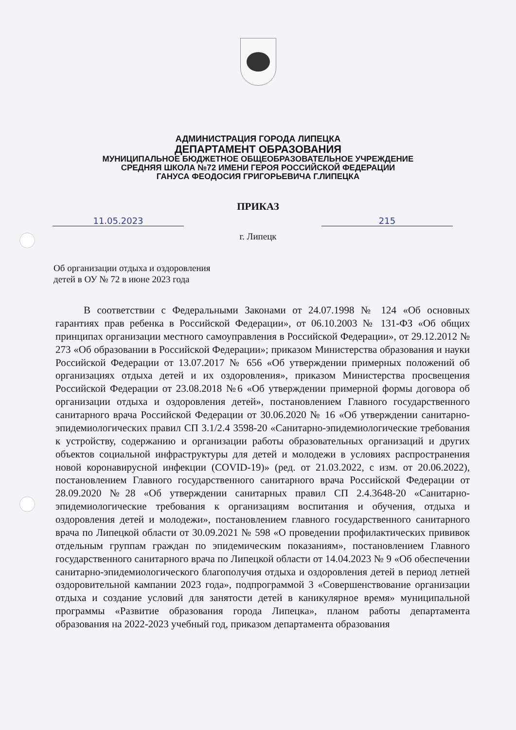АДМИНИСТРАЦИЯ ГОРОДА ЛИПЕЦКА
ДЕПАРТАМЕНТ ОБРАЗОВАНИЯ
МУНИЦИПАЛЬНОЕ БЮДЖЕТНОЕ ОБЩЕОБРАЗОВАТЕЛЬНОЕ УЧРЕЖДЕНИЕ
СРЕДНЯЯ ШКОЛА №72 ИМЕНИ ГЕРОЯ РОССИЙСКОЙ ФЕДЕРАЦИИ
ГАНУСА ФЕОДОСИЯ ГРИГОРЬЕВИЧА Г.ЛИПЕЦКА
ПРИКАЗ
11.05.2023 215
г. Липецк
Об организации отдыха и оздоровления
детей в ОУ № 72 в июне 2023 года
В соответствии с Федеральными Законами от 24.07.1998 № 124 «Об основных гарантиях прав ребенка в Российской Федерации», от 06.10.2003 № 131-ФЗ «Об общих принципах организации местного самоуправления в Российской Федерации», от 29.12.2012 № 273 «Об образовании в Российской Федерации»; приказом Министерства образования и науки Российской Федерации от 13.07.2017 № 656 «Об утверждении примерных положений об организациях отдыха детей и их оздоровления», приказом Министерства просвещения Российской Федерации от 23.08.2018 №6 «Об утверждении примерной формы договора об организации отдыха и оздоровления детей», постановлением Главного государственного санитарного врача Российской Федерации от 30.06.2020 № 16 «Об утверждении санитарно-эпидемиологических правил СП 3.1/2.4 3598-20 «Санитарно-эпидемиологические требования к устройству, содержанию и организации работы образовательных организаций и других объектов социальной инфраструктуры для детей и молодежи в условиях распространения новой коронавирусной инфекции (COVID-19)» (ред. от 21.03.2022, с изм. от 20.06.2022), постановлением Главного государственного санитарного врача Российской Федерации от 28.09.2020 №28 «Об утверждении санитарных правил СП 2.4.3648-20 «Санитарно-эпидемиологические требования к организациям воспитания и обучения, отдыха и оздоровления детей и молодежи», постановлением главного государственного санитарного врача по Липецкой области от 30.09.2021 № 598 «О проведении профилактических прививок отдельным группам граждан по эпидемическим показаниям», постановлением Главного государственного санитарного врача по Липецкой области от 14.04.2023 № 9 «Об обеспечении санитарно-эпидемиологического благополучия отдыха и оздоровления детей в период летней оздоровительной кампании 2023 года», подпрограммой 3 «Совершенствование организации отдыха и создание условий для занятости детей в каникулярное время» муниципальной программы «Развитие образования города Липецка», планом работы департамента образования на 2022-2023 учебный год, приказом департамента образования